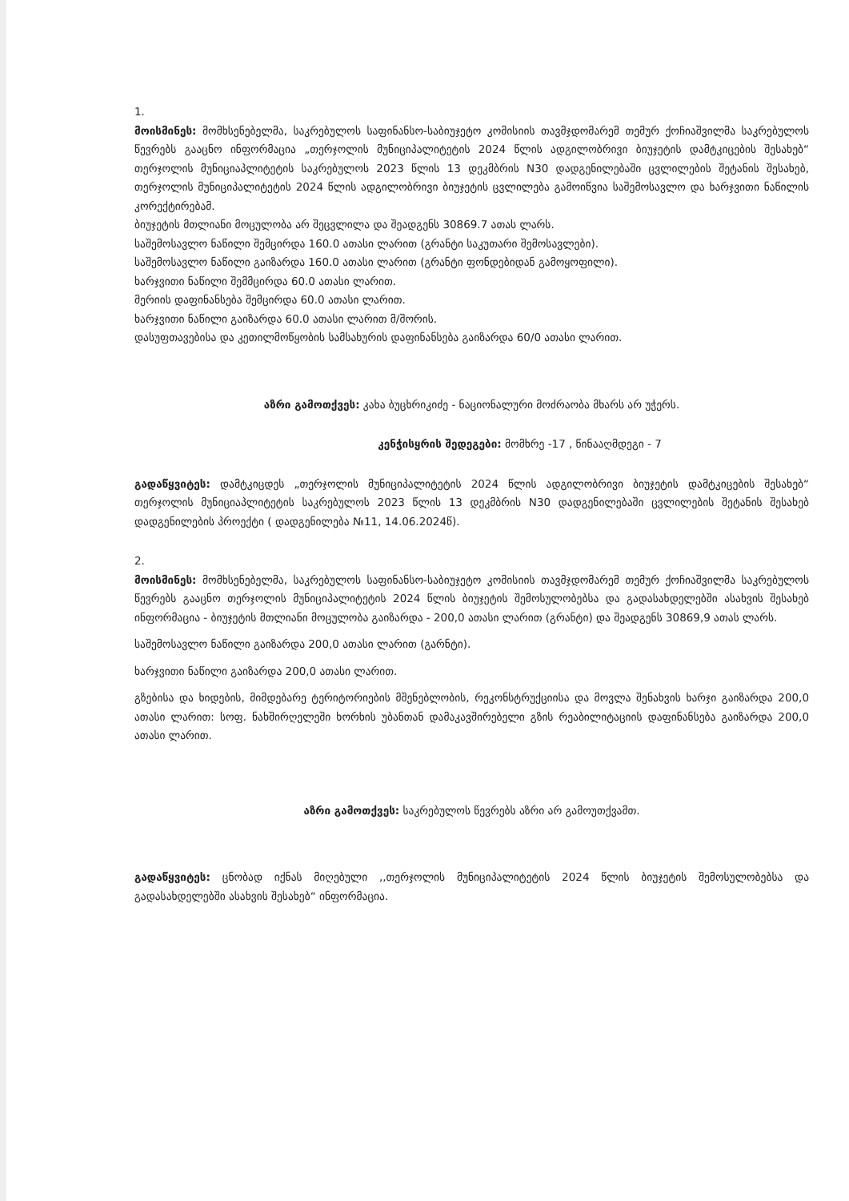1.
მოისმინეს: მომხსენებელმა, საკრებულოს საფინანსო-საბიუჯეტო კომისიის თავმჯდომარემ თემურ ქოჩიაშვილმა საკრებულოს წევრებს გააცნო ინფორმაცია „თერჯოლის მუნიციპალიტეტის 2024 წლის ადგილობრივი ბიუჯეტის დამტკიცების შესახებ“ თერჯოლის მუნიციაპლიტეტის საკრებულოს 2023 წლის 13 დეკმბრის N30 დადგენილებაში ცვლილების შეტანის შესახებ, თერჯოლის მუნიციპალიტეტის 2024 წლის ადგილობრივი ბიუჯეტის ცვლილება გამოიწვია საშემოსავლო და ხარჯვითი ნაწილის კორექტირებამ.
ბიუჯეტის მთლიანი მოცულობა არ შეცვლილა და შეადგენს 30869.7 ათას ლარს.
საშემოსავლო ნაწილი შემცირდა 160.0 ათასი ლარით (გრანტი საკუთარი შემოსავლები).
საშემოსავლო ნაწილი გაიზარდა 160.0 ათასი ლარით (გრანტი ფონდებიდან გამოყოფილი).
ხარჯვითი ნაწილი შემმცირდა 60.0 ათასი ლარით.
მერიის დაფინანსება შემცირდა 60.0 ათასი ლარით.
ხარჯვითი ნაწილი გაიზარდა 60.0 ათასი ლარით მ/შორის.
დასუფთავებისა და კეთილმოწყობის სამსახურის დაფინანსება გაიზარდა 60/0 ათასი ლარით.
აზრი გამოთქვეს: კახა ბუცხრიკიძე - ნაციონალური მოძრაობა მხარს არ უჭერს.
კენჭისყრის შედეგები: მომხრე -17 , წინააღმდეგი - 7
გადაწყვიტეს: დამტკიცდეს „თერჯოლის მუნიციპალიტეტის 2024 წლის ადგილობრივი ბიუჯეტის დამტკიცების შესახებ“ თერჯოლის მუნიციაპლიტეტის საკრებულოს 2023 წლის 13 დეკმბრის N30 დადგენილებაში ცვლილების შეტანის შესახებ დადგენილების პროექტი ( დადგენილება №11, 14.06.2024წ).
2.
მოისმინეს: მომხსენებელმა, საკრებულოს საფინანსო-საბიუჯეტო კომისიის თავმჯდომარემ თემურ ქოჩიაშვილმა საკრებულოს წევრებს გააცნო თერჯოლის მუნიციპალიტეტის 2024 წლის ბიუჯეტის შემოსულობებსა და გადასახდელებში ასახვის შესახებ ინფორმაცია - ბიუჯეტის მთლიანი მოცულობა გაიზარდა - 200,0 ათასი ლარით (გრანტი) და შეადგენს 30869,9 ათას ლარს.
საშემოსავლო ნაწილი გაიზარდა 200,0 ათასი ლარით (გარნტი).
ხარჯვითი ნაწილი გაიზარდა 200,0 ათასი ლარით.
გზებისა და ხიდების, მიმდებარე ტერიტორიების მშენებლობის, რეკონსტრუქციისა და მოვლა შენახვის ხარჯი გაიზარდა 200,0 ათასი ლარით: სოფ. ნახშირღელეში ხორხის უბანთან დამაკავშირებელი გზის რეაბილიტაციის დაფინანსება გაიზარდა 200,0 ათასი ლარით.
აზრი გამოთქვეს: საკრებულოს წევრებს აზრი არ გამოუთქვამთ.
გადაწყვიტეს: ცნობად იქნას მიღებული ,,თერჯოლის მუნიციპალიტეტის 2024 წლის ბიუჯეტის შემოსულობებსა და გადასახდელებში ასახვის შესახებ“ ინფორმაცია.